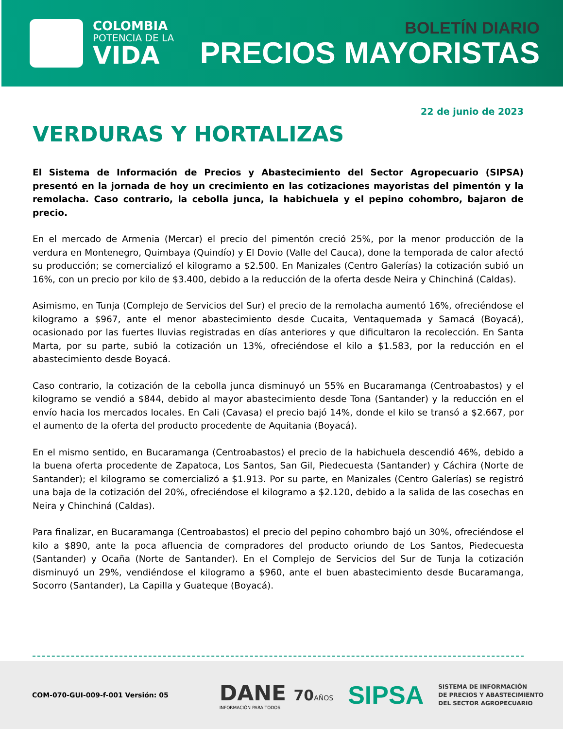COLOMBIA
POTENCIA DE LA
VIDA
BOLETÍN DIARIO
PRECIOS MAYORISTAS
22 de junio de 2023
VERDURAS Y HORTALIZAS
El Sistema de Información de Precios y Abastecimiento del Sector Agropecuario (SIPSA) presentó en la jornada de hoy un crecimiento en las cotizaciones mayoristas del pimentón y la remolacha. Caso contrario, la cebolla junca, la habichuela y el pepino cohombro, bajaron de precio.
En el mercado de Armenia (Mercar) el precio del pimentón creció 25%, por la menor producción de la verdura en Montenegro, Quimbaya (Quindío) y El Dovio (Valle del Cauca), done la temporada de calor afectó su producción; se comercializó el kilogramo a $2.500. En Manizales (Centro Galerías) la cotización subió un 16%, con un precio por kilo de $3.400, debido a la reducción de la oferta desde Neira y Chinchiná (Caldas).
Asimismo, en Tunja (Complejo de Servicios del Sur) el precio de la remolacha aumentó 16%, ofreciéndose el kilogramo a $967, ante el menor abastecimiento desde Cucaita, Ventaquemada y Samacá (Boyacá), ocasionado por las fuertes lluvias registradas en días anteriores y que dificultaron la recolección. En Santa Marta, por su parte, subió la cotización un 13%, ofreciéndose el kilo a $1.583, por la reducción en el abastecimiento desde Boyacá.
Caso contrario, la cotización de la cebolla junca disminuyó un 55% en Bucaramanga (Centroabastos) y el kilogramo se vendió a $844, debido al mayor abastecimiento desde Tona (Santander) y la reducción en el envío hacia los mercados locales. En Cali (Cavasa) el precio bajó 14%, donde el kilo se transó a $2.667, por el aumento de la oferta del producto procedente de Aquitania (Boyacá).
En el mismo sentido, en Bucaramanga (Centroabastos) el precio de la habichuela descendió 46%, debido a la buena oferta procedente de Zapatoca, Los Santos, San Gil, Piedecuesta (Santander) y Cáchira (Norte de Santander); el kilogramo se comercializó a $1.913. Por su parte, en Manizales (Centro Galerías) se registró una baja de la cotización del 20%, ofreciéndose el kilogramo a $2.120, debido a la salida de las cosechas en Neira y Chinchiná (Caldas).
Para finalizar, en Bucaramanga (Centroabastos) el precio del pepino cohombro bajó un 30%, ofreciéndose el kilo a $890, ante la poca afluencia de compradores del producto oriundo de Los Santos, Piedecuesta (Santander) y Ocaña (Norte de Santander). En el Complejo de Servicios del Sur de Tunja la cotización disminuyó un 29%, vendiéndose el kilogramo a $960, ante el buen abastecimiento desde Bucaramanga, Socorro (Santander), La Capilla y Guateque (Boyacá).
COM-070-GUI-009-f-001 Versión: 05
DANE 70 AÑOS
INFORMACIÓN PARA TODOS
SIPSA
SISTEMA DE INFORMACIÓN
DE PRECIOS Y ABASTECIMIENTO
DEL SECTOR AGROPECUARIO